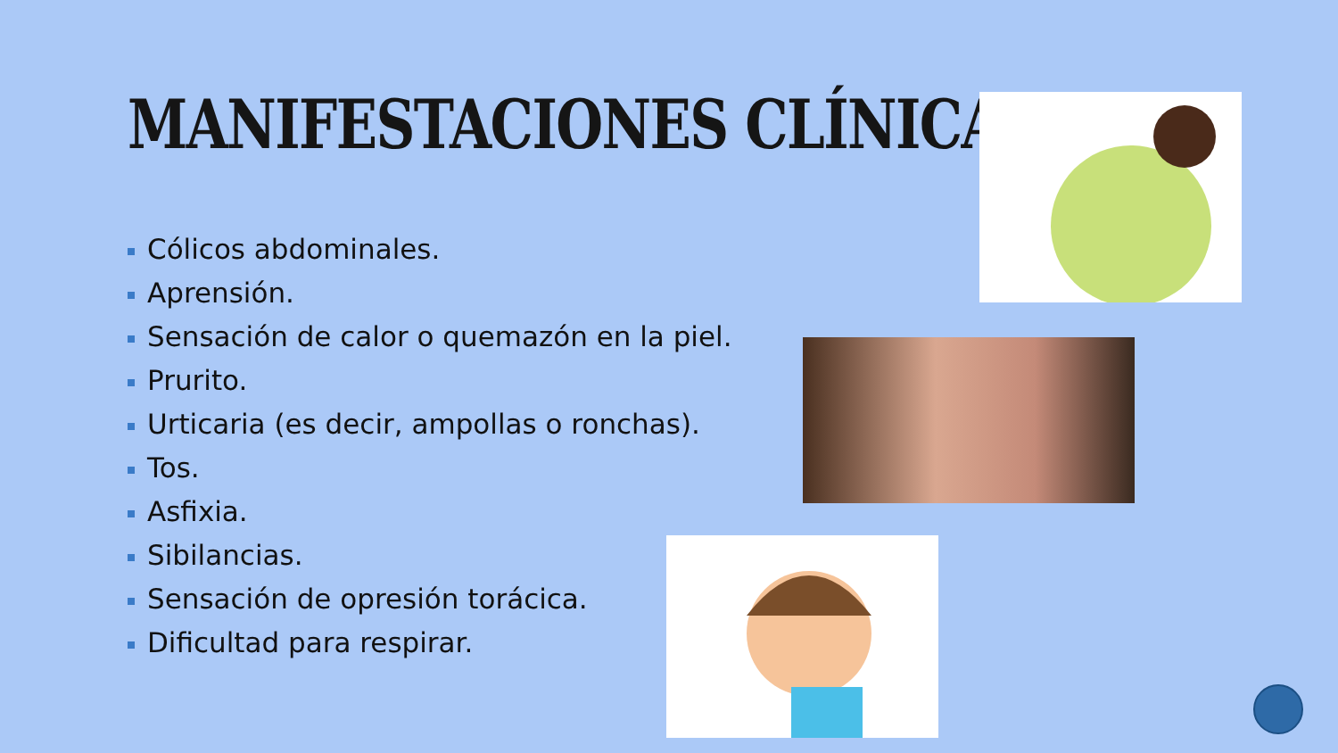MANIFESTACIONES CLÍNICAS
Cólicos abdominales.
Aprensión.
Sensación de calor o quemazón en la piel.
Prurito.
Urticaria (es decir, ampollas o ronchas).
Tos.
Asfixia.
Sibilancias.
Sensación de opresión torácica.
Dificultad para respirar.